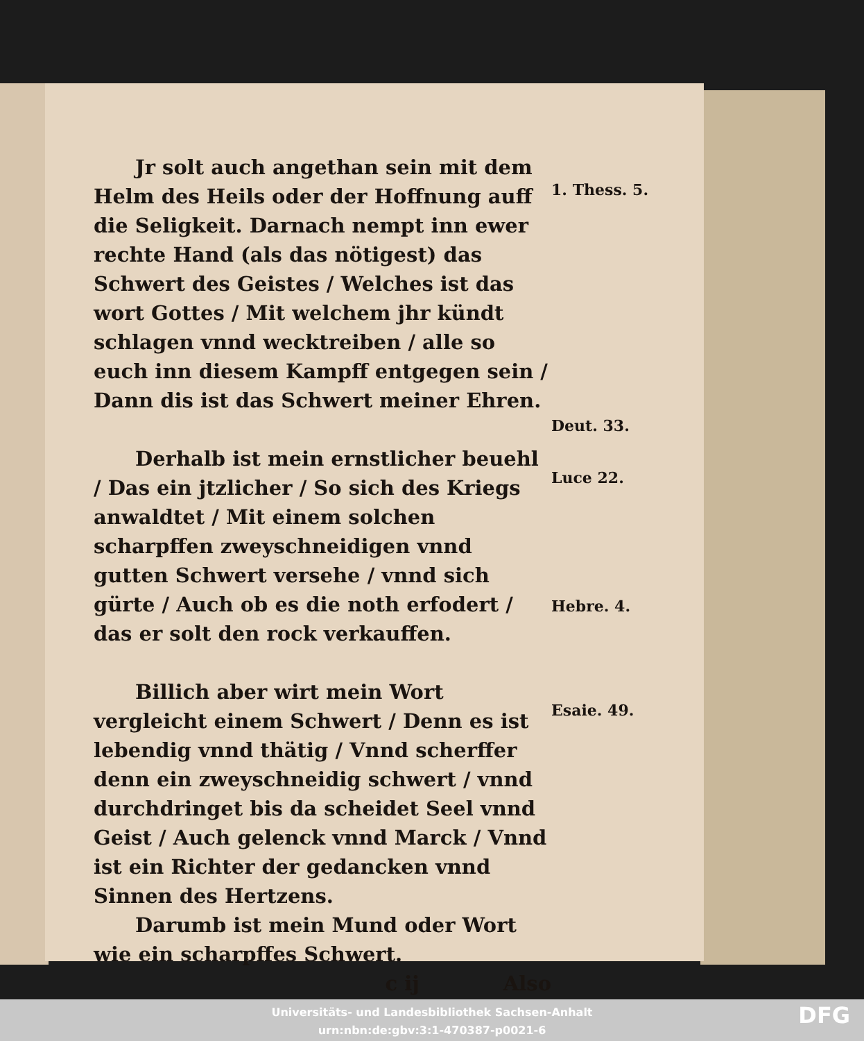Jr solt auch angethan sein mit dem Helm des Heils oder der Hoffnung auff die Seligkeit. Darnach nempt inn ewer rechte Hand (als das nötigest) das Schwert des Geistes / Welches ist das wort Gottes / Mit welchem jhr kündt schlagen vnnd wecktreiben / alle so euch inn diesem Kampff entgegen sein / Dann dis ist das Schwert meiner Ehren.
Derhalb ist mein ernstlicher beuehl / Das ein jtzlicher / So sich des Kriegs anwaldtet / Mit einem solchen scharpffen zweyschneidigen vnnd gutten Schwert versehe / vnnd sich gürte / Auch ob es die noth erfodert / das er solt den rock verkauffen.
Billich aber wirt mein Wort vergleicht einem Schwert / Denn es ist lebendig vnnd thätig / Vnnd scherffer denn ein zweyschneidig schwert / vnnd durchdringet bis da scheidet Seel vnnd Geist / Auch gelenck vnnd Marck / Vnnd ist ein Richter der gedancken vnnd Sinnen des Hertzens.
Darumb ist mein Mund oder Wort wie ein scharpffes Schwert.
c ij Also
1. Thess. 5.
Deut. 33.
Luce 22.
Hebre. 4.
Esaie. 49.
Universitäts- und Landesbibliothek Sachsen-Anhalt
urn:nbn:de:gbv:3:1-470387-p0021-6
DFG